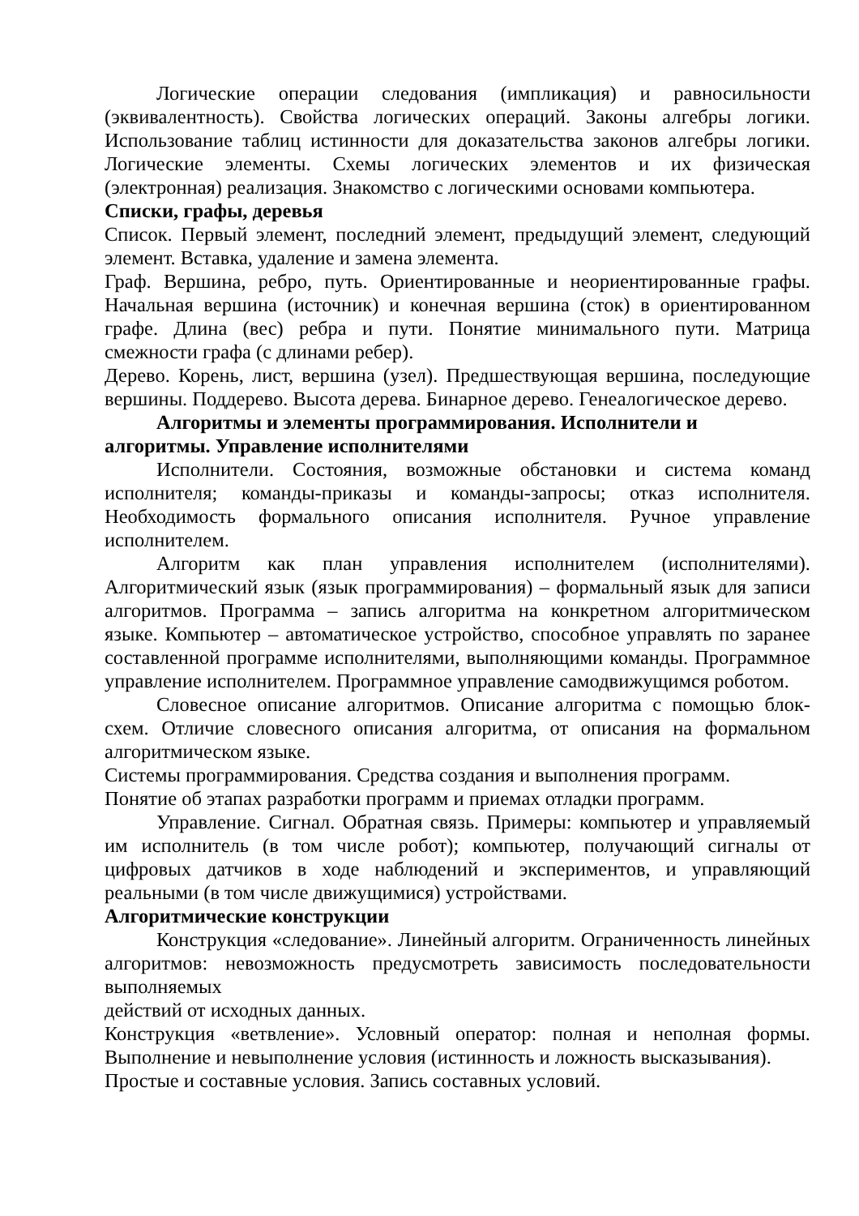Логические операции следования (импликация) и равносильности (эквивалентность). Свойства логических операций. Законы алгебры логики. Использование таблиц истинности для доказательства законов алгебры логики. Логические элементы. Схемы логических элементов и их физическая (электронная) реализация. Знакомство с логическими основами компьютера.
Списки, графы, деревья
Список. Первый элемент, последний элемент, предыдущий элемент, следующий элемент. Вставка, удаление и замена элемента.
Граф. Вершина, ребро, путь. Ориентированные и неориентированные графы. Начальная вершина (источник) и конечная вершина (сток) в ориентированном графе. Длина (вес) ребра и пути. Понятие минимального пути. Матрица смежности графа (с длинами ребер).
Дерево. Корень, лист, вершина (узел). Предшествующая вершина, последующие вершины. Поддерево. Высота дерева. Бинарное дерево. Генеалогическое дерево.
Алгоритмы и элементы программирования. Исполнители и
алгоритмы. Управление исполнителями
Исполнители. Состояния, возможные обстановки и система команд исполнителя; команды-приказы и команды-запросы; отказ исполнителя. Необходимость формального описания исполнителя. Ручное управление исполнителем.
Алгоритм как план управления исполнителем (исполнителями). Алгоритмический язык (язык программирования) – формальный язык для записи алгоритмов. Программа – запись алгоритма на конкретном алгоритмическом языке. Компьютер – автоматическое устройство, способное управлять по заранее составленной программе исполнителями, выполняющими команды. Программное управление исполнителем. Программное управление самодвижущимся роботом.
Словесное описание алгоритмов. Описание алгоритма с помощью блок-схем. Отличие словесного описания алгоритма, от описания на формальном алгоритмическом языке.
Системы программирования. Средства создания и выполнения программ.
Понятие об этапах разработки программ и приемах отладки программ.
Управление. Сигнал. Обратная связь. Примеры: компьютер и управляемый им исполнитель (в том числе робот); компьютер, получающий сигналы от цифровых датчиков в ходе наблюдений и экспериментов, и управляющий реальными (в том числе движущимися) устройствами.
Алгоритмические конструкции
Конструкция «следование». Линейный алгоритм. Ограниченность линейных алгоритмов: невозможность предусмотреть зависимость последовательности выполняемых
действий от исходных данных.
Конструкция «ветвление». Условный оператор: полная и неполная формы. Выполнение и невыполнение условия (истинность и ложность высказывания).
Простые и составные условия. Запись составных условий.